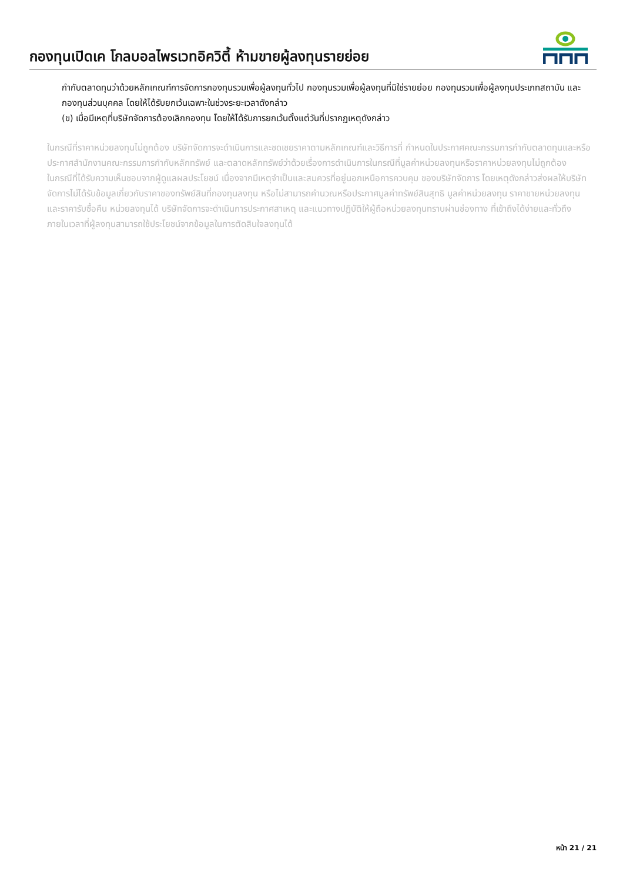กองทุนเปิดเค โกลบอลไพรเวทอิควิตี้ ห้ามขายผู้ลงทุนรายย่อย
กำกับตลาดทุนว่าด้วยหลักเกณฑ์การจัดการกองทุนรวมเพื่อผู้ลงทุนทั่วไป กองทุนรวมเพื่อผู้ลงทุนที่มิใช่รายย่อย กองทุนรวมเพื่อผู้ลงทุนประเภทสถาบัน และกองทุนส่วนบุคคล โดยให้ได้รับยกเว้นเฉพาะในช่วงระยะเวลาดังกล่าว
(ข) เมื่อมีเหตุที่บริษัทจัดการต้องเลิกกองทุน โดยให้ได้รับการยกเว้นตั้งแต่วันที่ปรากฏเหตุดังกล่าว
ในกรณีที่ราคาหน่วยลงทุนไม่ถูกต้อง บริษัทจัดการจะดำเนินการและชดเชยราคาตามหลักเกณฑ์และวิธีการที่ กำหนดในประกาศคณะกรรมการกำกับตลาดทุนและหรือประกาศสำนักงานคณะกรรมการกำกับหลักทรัพย์ และตลาดหลักทรัพย์ว่าด้วยเรื่องการดำเนินการในกรณีที่มูลค่าหน่วยลงทุนหรือราคาหน่วยลงทุนไม่ถูกต้อง
ในกรณีที่ได้รับความเห็นชอบจากผู้ดูแลผลประโยชน์ เนื่องจากมีเหตุจำเป็นและสมควรที่อยู่นอกเหนือการควบคุม ของบริษัทจัดการ โดยเหตุดังกล่าวส่งผลให้บริษัทจัดการไม่ได้รับข้อมูลเกี่ยวกับราคาของทรัพย์สินที่กองทุนลงทุน หรือไม่สามารถคำนวณหรือประกาศมูลค่าทรัพย์สินสุทธิ มูลค่าหน่วยลงทุน ราคาขายหน่วยลงทุน และราคารับซื้อคืน หน่วยลงทุนได้ บริษัทจัดการจะดำเนินการประกาศสาเหตุ และแนวทางปฏิบัติให้ผู้ถือหน่วยลงทุนทราบผ่านช่องทาง ที่เข้าถึงได้ง่ายและทั่วถึง ภายในเวลาที่ผู้ลงทุนสามารถใช้ประโยชน์จากข้อมูลในการตัดสินใจลงทุนได้
หน้า 21 / 21